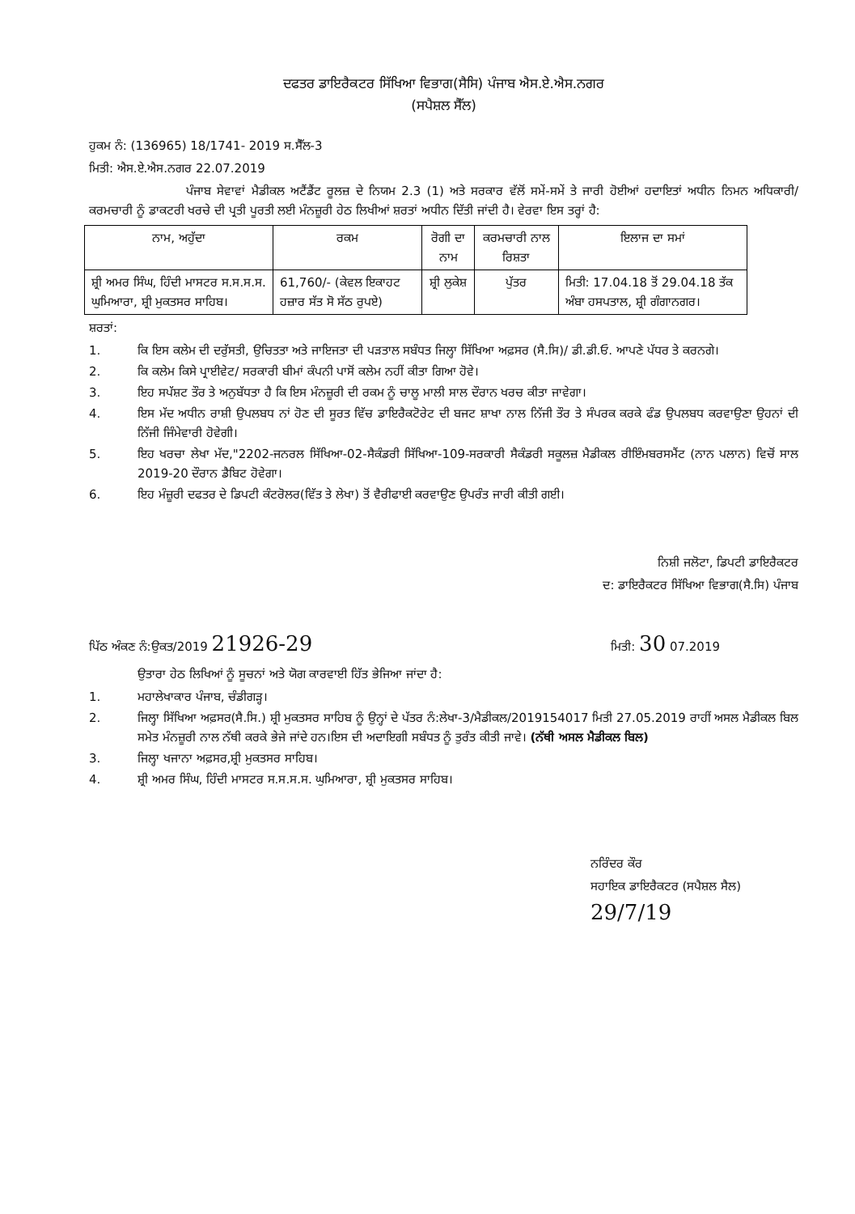ਦਫਤਰ ਡਾਇਰੈਕਟਰ ਸਿੱਖਿਆ ਵਿਭਾਗ(ਸੈਸਿ) ਪੰਜਾਬ ਐਸ.ਏ.ਐਸ.ਨਗਰ
(ਸਪੈਸ਼ਲ ਸੈੱਲ)
ਹੁਕਮ ਨੰ: (136965) 18/1741- 2019 ਸ.ਸੈੱਲ-3
ਮਿਤੀ: ਐਸ.ਏ.ਐਸ.ਨਗਰ 22.07.2019
ਪੰਜਾਬ ਸੇਵਾਵਾਂ ਮੈਡੀਕਲ ਅਟੈਂਡੈਂਟ ਰੂਲਜ਼ ਦੇ ਨਿਯਮ 2.3 (1) ਅਤੇ ਸਰਕਾਰ ਵੱਲੋਂ ਸਮੇਂ-ਸਮੇਂ ਤੇ ਜਾਰੀ ਹੋਈਆਂ ਹਦਾਇਤਾਂ ਅਧੀਨ ਨਿਮਨ ਅਧਿਕਾਰੀ/ਕਰਮਚਾਰੀ ਨੂੰ ਡਾਕਟਰੀ ਖਰਚੇ ਦੀ ਪ੍ਰਤੀ ਪੂਰਤੀ ਲਈ ਮੰਨਜ਼ੂਰੀ ਹੇਠ ਲਿਖੀਆਂ ਸ਼ਰਤਾਂ ਅਧੀਨ ਦਿੱਤੀ ਜਾਂਦੀ ਹੈ। ਵੇਰਵਾ ਇਸ ਤਰ੍ਹਾਂ ਹੈ:
| ਨਾਮ, ਅਹੁੱਦਾ | ਰਕਮ | ਰੋਗੀ ਦਾ ਨਾਮ | ਕਰਮਚਾਰੀ ਨਾਲ ਰਿਸ਼ਤਾ | ਇਲਾਜ ਦਾ ਸਮਾਂ |
| --- | --- | --- | --- | --- |
| ਸ਼੍ਰੀ ਅਮਰ ਸਿੰਘ, ਹਿੰਦੀ ਮਾਸਟਰ ਸ.ਸ.ਸ.ਸ. ਘੁਮਿਆਰਾ, ਸ਼੍ਰੀ ਮੁਕਤਸਰ ਸਾਹਿਬ। | 61,760/- (ਕੇਵਲ ਇਕਾਹਟ ਹਜ਼ਾਰ ਸੱਤ ਸੋ ਸੱਠ ਰੁਪਏ) | ਸ਼੍ਰੀ ਲੁਕੇਸ਼ | ਪੁੱਤਰ | ਮਿਤੀ: 17.04.18 ਤੋਂ 29.04.18 ਤੱਕ ਅੰਬਾ ਹਸਪਤਾਲ, ਸ਼੍ਰੀ ਗੰਗਾਨਗਰ। |
ਸ਼ਰਤਾਂ:
1. ਕਿ ਇਸ ਕਲੇਮ ਦੀ ਦਰੁੱਸਤੀ, ਉਚਿਤਤਾ ਅਤੇ ਜਾਇਜਤਾ ਦੀ ਪੜਤਾਲ ਸਬੰਧਤ ਜਿਲ੍ਹਾ ਸਿੱਖਿਆ ਅਫ਼ਸਰ (ਸੈ.ਸਿ)/ ਡੀ.ਡੀ.ਓ. ਆਪਣੇ ਪੱਧਰ ਤੇ ਕਰਨਗੇ।
2. ਕਿ ਕਲੇਮ ਕਿਸੇ ਪ੍ਰਾਈਵੇਟ/ ਸਰਕਾਰੀ ਬੀਮਾਂ ਕੰਪਨੀ ਪਾਸੋਂ ਕਲੇਮ ਨਹੀਂ ਕੀਤਾ ਗਿਆ ਹੋਵੇ।
3. ਇਹ ਸਪੱਸ਼ਟ ਤੌਰ ਤੇ ਅਨੁਬੱਧਤਾ ਹੈ ਕਿ ਇਸ ਮੰਨਜ਼ੂਰੀ ਦੀ ਰਕਮ ਨੂੰ ਚਾਲੂ ਮਾਲੀ ਸਾਲ ਦੌਰਾਨ ਖਰਚ ਕੀਤਾ ਜਾਵੇਗਾ।
4. ਇਸ ਮੱਦ ਅਧੀਨ ਰਾਸ਼ੀ ਉਪਲਬਧ ਨਾਂ ਹੋਣ ਦੀ ਸੂਰਤ ਵਿੱਚ ਡਾਇਰੈਕਟੋਰੇਟ ਦੀ ਬਜਟ ਸ਼ਾਖਾ ਨਾਲ ਨਿੱਜੀ ਤੌਰ ਤੇ ਸੰਪਰਕ ਕਰਕੇ ਫੰਡ ਉਪਲਬਧ ਕਰਵਾਉਣਾ ਉਹਨਾਂ ਦੀ ਨਿੱਜੀ ਜਿੰਮੇਵਾਰੀ ਹੋਵੇਗੀ।
5. ਇਹ ਖਰਚਾ ਲੇਖਾ ਮੱਦ,"2202-ਜਨਰਲ ਸਿੱਖਿਆ-02-ਸੈਕੰਡਰੀ ਸਿੱਖਿਆ-109-ਸਰਕਾਰੀ ਸੈਕੰਡਰੀ ਸਕੂਲਜ਼ ਮੈਡੀਕਲ ਰੀਇੰਮਬਰਸਮੈਂਟ (ਨਾਨ ਪਲਾਨ) ਵਿਚੋਂ ਸਾਲ 2019-20 ਦੌਰਾਨ ਡੈਬਿਟ ਹੋਵੇਗਾ।
6. ਇਹ ਮੰਜ਼ੂਰੀ ਦਫਤਰ ਦੇ ਡਿਪਟੀ ਕੰਟਰੋਲਰ(ਵਿੱਤ ਤੇ ਲੇਖਾ) ਤੋਂ ਵੈਰੀਫਾਈ ਕਰਵਾਉਣ ਉਪਰੰਤ ਜਾਰੀ ਕੀਤੀ ਗਈ।
ਨਿਸ਼ੀ ਜਲੋਟਾ, ਡਿਪਟੀ ਡਾਇਰੈਕਟਰ
ਦ: ਡਾਇਰੈਕਟਰ ਸਿੱਖਿਆ ਵਿਭਾਗ(ਸੈ.ਸਿ) ਪੰਜਾਬ
ਪਿੱਠ ਅੰਕਣ ਨੰ:ਉਕਤ/2019 21926-29 ਮਿਤੀ: 30 07.2019
ਉਤਾਰਾ ਹੇਠ ਲਿਖਿਆਂ ਨੂੰ ਸੂਚਨਾਂ ਅਤੇ ਯੋਗ ਕਾਰਵਾਈ ਹਿੱਤ ਭੇਜਿਆ ਜਾਂਦਾ ਹੈ:
1. ਮਹਾਲੇਖਾਕਾਰ ਪੰਜਾਬ, ਚੰਡੀਗੜ੍ਹ।
2. ਜਿਲ੍ਹਾ ਸਿੱਖਿਆ ਅਫ਼ਸਰ(ਸੈ.ਸਿ.) ਸ਼੍ਰੀ ਮੁਕਤਸਰ ਸਾਹਿਬ ਨੂੰ ਉਨ੍ਹਾਂ ਦੇ ਪੱਤਰ ਨੰ:ਲੇਖਾ-3/ਮੈਡੀਕਲ/2019154017 ਮਿਤੀ 27.05.2019 ਰਾਹੀਂ ਅਸਲ ਮੈਡੀਕਲ ਬਿਲ ਸਮੇਤ ਮੰਨਜ਼ੂਰੀ ਨਾਲ ਨੱਥੀ ਕਰਕੇ ਭੇਜੇ ਜਾਂਦੇ ਹਨ।ਇਸ ਦੀ ਅਦਾਇਗੀ ਸਬੰਧਤ ਨੂੰ ਤੁਰੰਤ ਕੀਤੀ ਜਾਵੇ। (ਨੱਥੀ ਅਸਲ ਮੈਡੀਕਲ ਬਿਲ)
3. ਜਿਲ੍ਹਾ ਖਜਾਨਾ ਅਫ਼ਸਰ,ਸ਼੍ਰੀ ਮੁਕਤਸਰ ਸਾਹਿਬ।
4. ਸ਼੍ਰੀ ਅਮਰ ਸਿੰਘ, ਹਿੰਦੀ ਮਾਸਟਰ ਸ.ਸ.ਸ.ਸ. ਘੁਮਿਆਰਾ, ਸ਼੍ਰੀ ਮੁਕਤਸਰ ਸਾਹਿਬ।
ਨਰਿੰਦਰ ਕੌਰ
ਸਹਾਇਕ ਡਾਇਰੈਕਟਰ (ਸਪੈਸ਼ਲ ਸੈਲ) 29/7/19